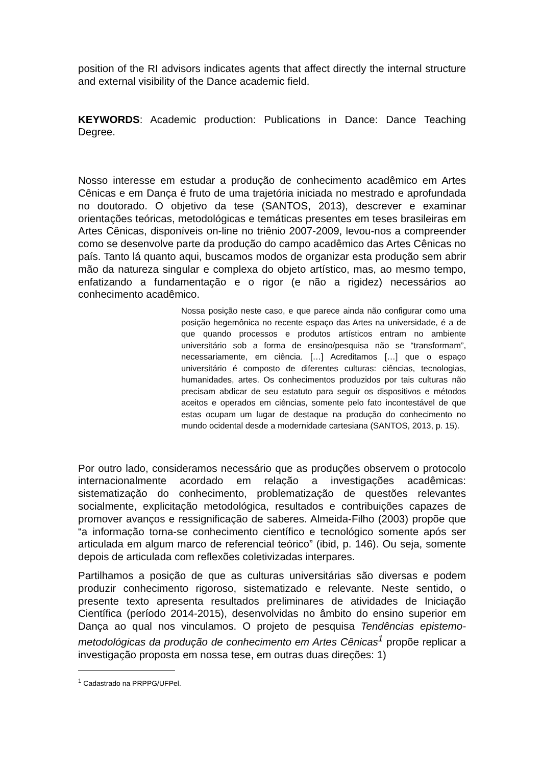position of the RI advisors indicates agents that affect directly the internal structure and external visibility of the Dance academic field.
KEYWORDS: Academic production: Publications in Dance: Dance Teaching Degree.
Nosso interesse em estudar a produção de conhecimento acadêmico em Artes Cênicas e em Dança é fruto de uma trajetória iniciada no mestrado e aprofundada no doutorado. O objetivo da tese (SANTOS, 2013), descrever e examinar orientações teóricas, metodológicas e temáticas presentes em teses brasileiras em Artes Cênicas, disponíveis on-line no triênio 2007-2009, levou-nos a compreender como se desenvolve parte da produção do campo acadêmico das Artes Cênicas no país. Tanto lá quanto aqui, buscamos modos de organizar esta produção sem abrir mão da natureza singular e complexa do objeto artístico, mas, ao mesmo tempo, enfatizando a fundamentação e o rigor (e não a rigidez) necessários ao conhecimento acadêmico.
Nossa posição neste caso, e que parece ainda não configurar como uma posição hegemônica no recente espaço das Artes na universidade, é a de que quando processos e produtos artísticos entram no ambiente universitário sob a forma de ensino/pesquisa não se “transformam”, necessariamente, em ciência. […] Acreditamos […] que o espaço universitário é composto de diferentes culturas: ciências, tecnologias, humanidades, artes. Os conhecimentos produzidos por tais culturas não precisam abdicar de seu estatuto para seguir os dispositivos e métodos aceitos e operados em ciências, somente pelo fato incontestável de que estas ocupam um lugar de destaque na produção do conhecimento no mundo ocidental desde a modernidade cartesiana (SANTOS, 2013, p. 15).
Por outro lado, consideramos necessário que as produções observem o protocolo internacionalmente acordado em relação a investigações acadêmicas: sistematização do conhecimento, problematização de questões relevantes socialmente, explicitação metodológica, resultados e contribuições capazes de promover avanços e ressignificação de saberes. Almeida-Filho (2003) propõe que “a informação torna-se conhecimento científico e tecnológico somente após ser articulada em algum marco de referencial teórico” (ibid, p. 146). Ou seja, somente depois de articulada com reflexões coletivizadas interpares.
Partilhamos a posição de que as culturas universitárias são diversas e podem produzir conhecimento rigoroso, sistematizado e relevante. Neste sentido, o presente texto apresenta resultados preliminares de atividades de Iniciação Científica (período 2014-2015), desenvolvidas no âmbito do ensino superior em Dança ao qual nos vinculamos. O projeto de pesquisa Tendências epistemo-metodológicas da produção de conhecimento em Artes Cênicas<sup>1</sup> propõe replicar a investigação proposta em nossa tese, em outras duas direções: 1)
<sup>1</sup> Cadastrado na PRPPG/UFPel.